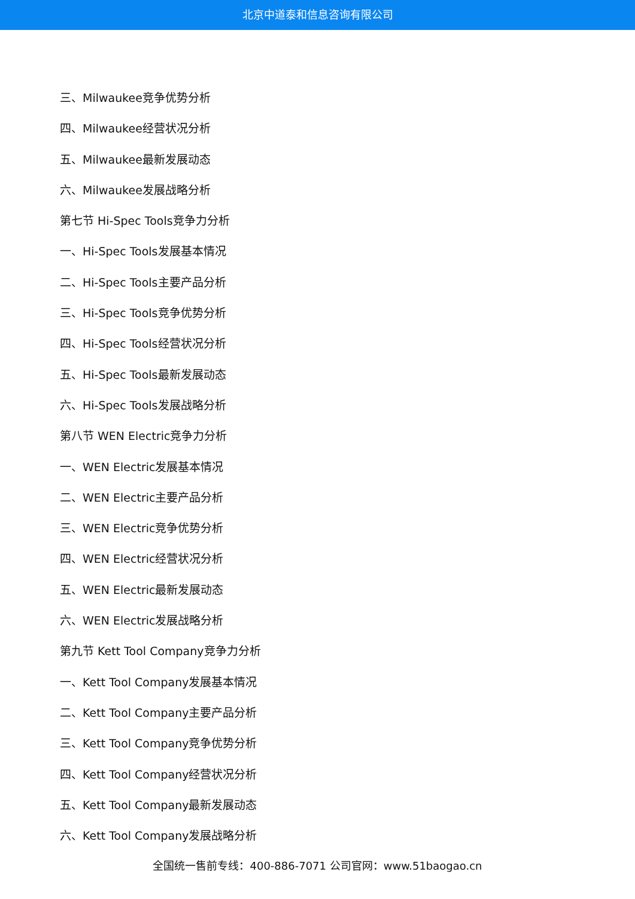北京中道泰和信息咨询有限公司
三、Milwaukee竞争优势分析
四、Milwaukee经营状况分析
五、Milwaukee最新发展动态
六、Milwaukee发展战略分析
第七节 Hi-Spec Tools竞争力分析
一、Hi-Spec Tools发展基本情况
二、Hi-Spec Tools主要产品分析
三、Hi-Spec Tools竞争优势分析
四、Hi-Spec Tools经营状况分析
五、Hi-Spec Tools最新发展动态
六、Hi-Spec Tools发展战略分析
第八节 WEN Electric竞争力分析
一、WEN Electric发展基本情况
二、WEN Electric主要产品分析
三、WEN Electric竞争优势分析
四、WEN Electric经营状况分析
五、WEN Electric最新发展动态
六、WEN Electric发展战略分析
第九节 Kett Tool Company竞争力分析
一、Kett Tool Company发展基本情况
二、Kett Tool Company主要产品分析
三、Kett Tool Company竞争优势分析
四、Kett Tool Company经营状况分析
五、Kett Tool Company最新发展动态
六、Kett Tool Company发展战略分析
全国统一售前专线：400-886-7071 公司官网：www.51baogao.cn